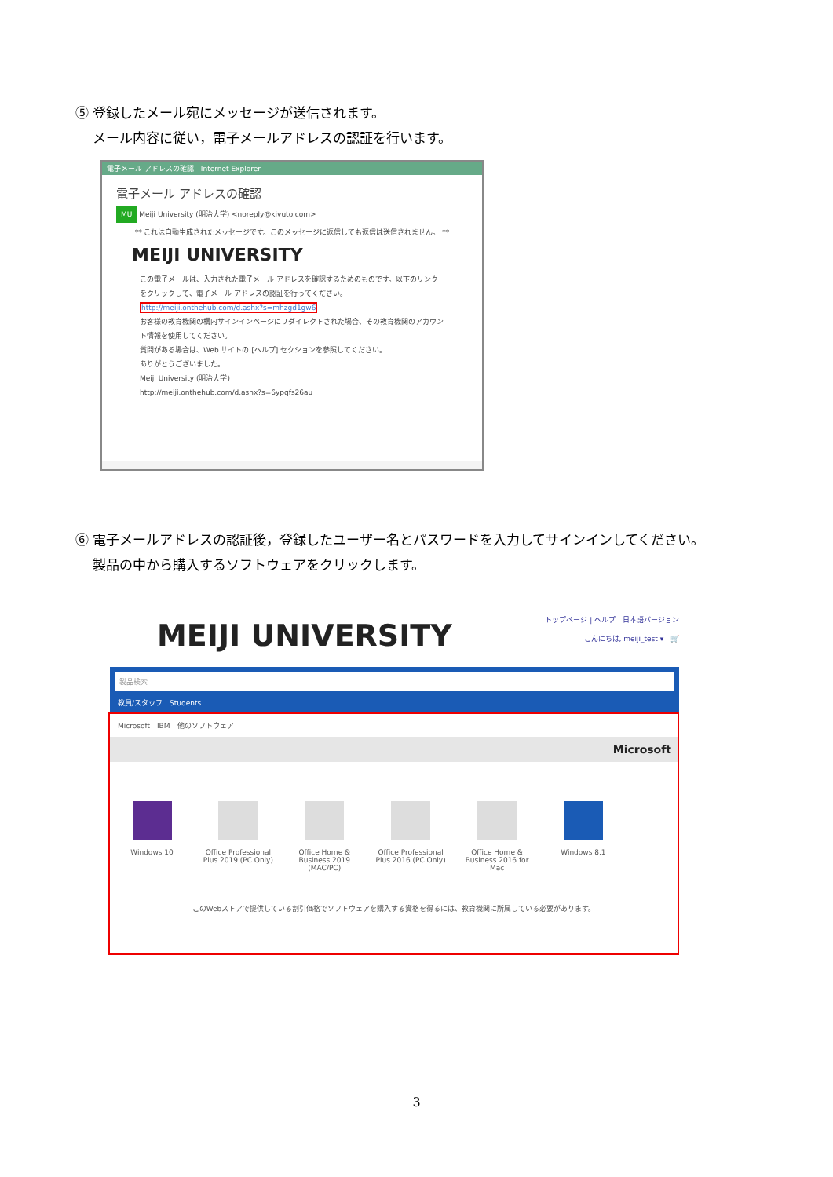⑤ 登録したメール宛にメッセージが送信されます。
　 メール内容に従い，電子メールアドレスの認証を行います。
電子メール アドレスの確認 - Internet Explorer
電子メール アドレスの確認
MU Meiji University (明治大学) <noreply@kivuto.com>
** これは自動生成されたメッセージです。このメッセージに返信しても返信は送信されません。 **
MEIJI UNIVERSITY
この電子メールは、入力された電子メール アドレスを確認するためのものです。以下のリンクをクリックして、電子メール アドレスの認証を行ってください。
http://meiji.onthehub.com/d.ashx?s=mhzgd1gw6
お客様の教育機関の構内サインインページにリダイレクトされた場合、その教育機関のアカウント情報を使用してください。
質問がある場合は、Web サイトの [ヘルプ] セクションを参照してください。
ありがとうございました。
Meiji University (明治大学)
http://meiji.onthehub.com/d.ashx?s=6ypqfs26au
⑥ 電子メールアドレスの認証後，登録したユーザー名とパスワードを入力してサインインしてください。
　 製品の中から購入するソフトウェアをクリックします。
トップページ | ヘルプ | 日本語バージョン
こんにちは, meiji_test ▾ | 🛒
MEIJI UNIVERSITY
製品検索
教員/スタッフ　Students
Microsoft　IBM　他のソフトウェア
Microsoft
Windows 10
Office Professional Plus 2019 (PC Only)
Office Home & Business 2019 (MAC/PC)
Office Professional Plus 2016 (PC Only)
Office Home & Business 2016 for Mac
Windows 8.1
このWebストアで提供している割引価格でソフトウェアを購入する資格を得るには、教育機関に所属している必要があります。
3